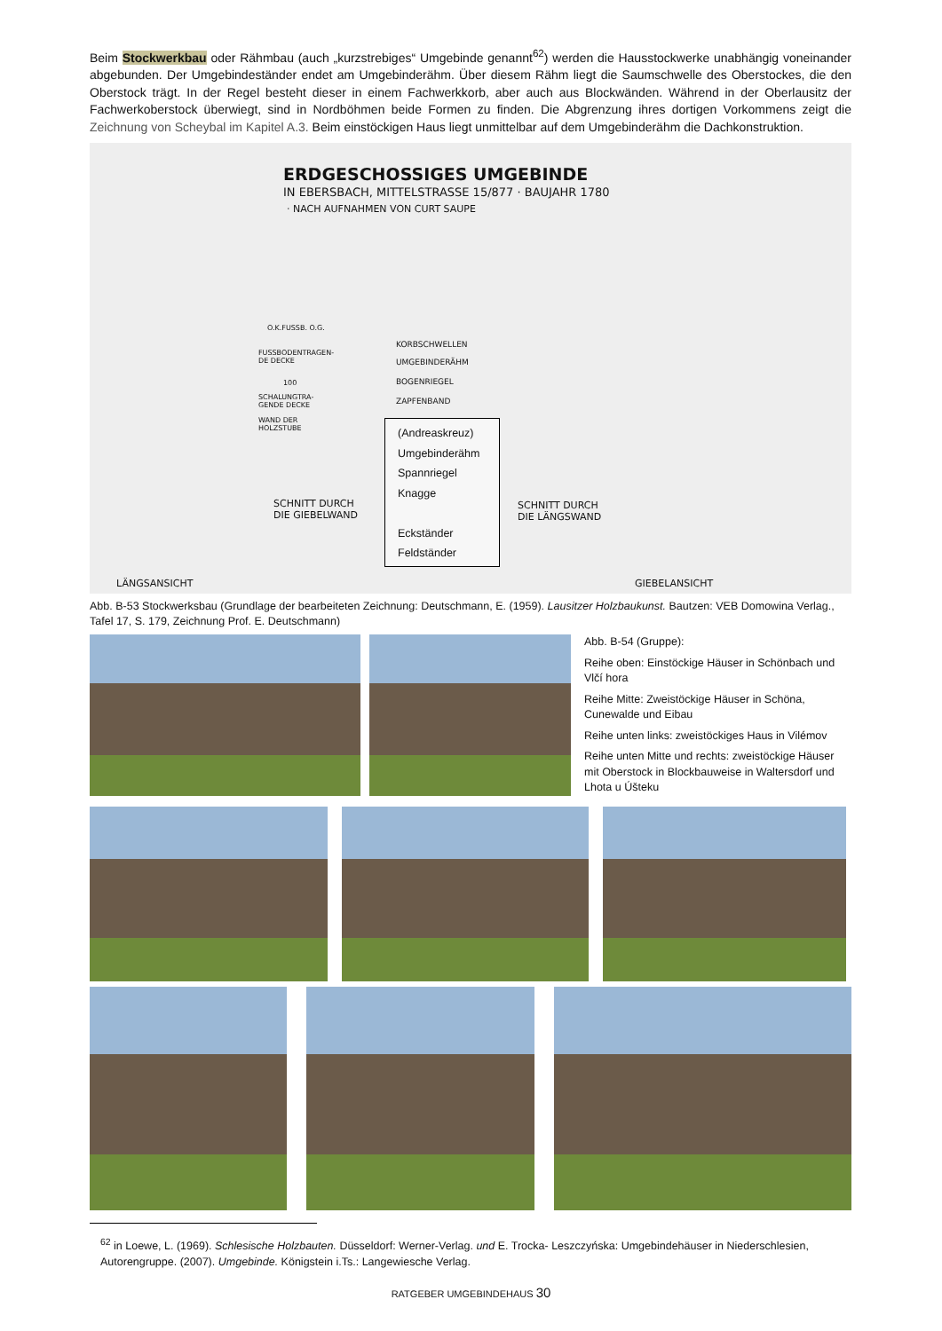Beim Stockwerkbau oder Rähmbau (auch „kurzstrebiges“ Umgebinde genannt<sup>62</sup>) werden die Hausstockwerke unabhängig voneinander abgebunden. Der Umgebindeständer endet am Umgebinderähm. Über diesem Rähm liegt die Saumschwelle des Oberstockes, die den Oberstock trägt. In der Regel besteht dieser in einem Fachwerkkorb, aber auch aus Blockwänden. Während in der Oberlausitz der Fachwerkoberstock überwiegt, sind in Nordböhmen beide Formen zu finden. Die Abgrenzung ihres dortigen Vorkommens zeigt die Zeichnung von Scheybal im Kapitel A.3. Beim einstöckigen Haus liegt unmittelbar auf dem Umgebinderähm die Dachkonstruktion.
ERDGESCHOSSIGES UMGEBINDE
IN EBERSBACH, MITTELSTRASSE 15/877 · BAUJAHR 1780
· NACH AUFNAHMEN VON CURT SAUPE
O.K.FUSSB. O.G.
FUSSBODENTRAGEN-
DE DECKE
100
SCHALUNGTRA-
GENDE DECKE
WAND DER
HOLZSTUBE
KORBSCHWELLEN
UMGEBINDERÄHM
BOGENRIEGEL
ZAPFENBAND
SCHNITT DURCH
DIE GIEBELWAND
SCHNITT DURCH
DIE LÄNGSWAND
LÄNGSANSICHT GIEBELANSICHT
(Andreaskreuz)
Umgebinderähm
Spannriegel
Knagge
Eckständer
Feldständer
Abb. B-53 Stockwerksbau (Grundlage der bearbeiteten Zeichnung: Deutschmann, E. (1959). Lausitzer Holzbaukunst. Bautzen: VEB Domowina Verlag., Tafel 17, S. 179, Zeichnung Prof. E. Deutschmann)
Abb. B-54 (Gruppe):
Reihe oben: Einstöckige Häuser in Schönbach und Vlčí hora
Reihe Mitte: Zweistöckige Häuser in Schöna, Cunewalde und Eibau
Reihe unten links: zweistöckiges Haus in Vilémov
Reihe unten Mitte und rechts: zweistöckige Häuser mit Oberstock in Blockbauweise in Waltersdorf und Lhota u Úšteku
<sup>62</sup> in Loewe, L. (1969). Schlesische Holzbauten. Düsseldorf: Werner-Verlag. und E. Trocka- Leszczyńska: Umgebindehäuser in Niederschlesien, Autorengruppe. (2007). Umgebinde. Königstein i.Ts.: Langewiesche Verlag.
RATGEBER UMGEBINDEHAUS 30